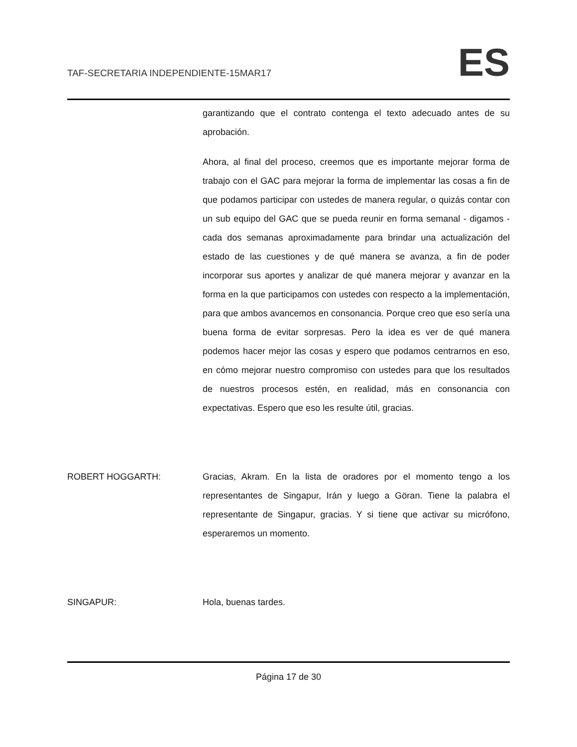TAF-SECRETARIA INDEPENDIENTE-15MAR17
ES
garantizando que el contrato contenga el texto adecuado antes de su aprobación.
Ahora, al final del proceso, creemos que es importante mejorar forma de trabajo con el GAC para mejorar la forma de implementar las cosas a fin de que podamos participar con ustedes de manera regular, o quizás contar con un sub equipo del GAC que se pueda reunir en forma semanal - digamos - cada dos semanas aproximadamente para brindar una actualización del estado de las cuestiones y de qué manera se avanza, a fin de poder incorporar sus aportes y analizar de qué manera mejorar y avanzar en la forma en la que participamos con ustedes con respecto a la implementación, para que ambos avancemos en consonancia. Porque creo que eso sería una buena forma de evitar sorpresas. Pero la idea es ver de qué manera podemos hacer mejor las cosas y espero que podamos centrarnos en eso, en cómo mejorar nuestro compromiso con ustedes para que los resultados de nuestros procesos estén, en realidad, más en consonancia con expectativas. Espero que eso les resulte útil, gracias.
ROBERT HOGGARTH: Gracias, Akram. En la lista de oradores por el momento tengo a los representantes de Singapur, Irán y luego a Göran. Tiene la palabra el representante de Singapur, gracias. Y si tiene que activar su micrófono, esperaremos un momento.
SINGAPUR: Hola, buenas tardes.
Página 17 de 30